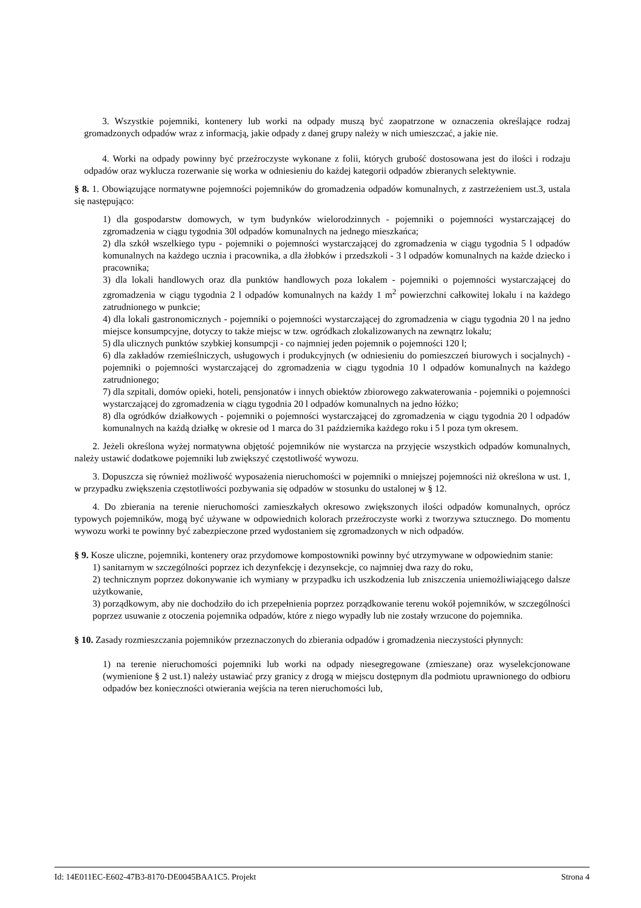3. Wszystkie pojemniki, kontenery lub worki na odpady muszą być zaopatrzone w oznaczenia określające rodzaj gromadzonych odpadów wraz z informacją, jakie odpady z danej grupy należy w nich umieszczać, a jakie nie.
4. Worki na odpady powinny być przeźroczyste wykonane z folii, których grubość dostosowana jest do ilości i rodzaju odpadów oraz wyklucza rozerwanie się worka w odniesieniu do każdej kategorii odpadów zbieranych selektywnie.
§ 8. 1. Obowiązujące normatywne pojemności pojemników do gromadzenia odpadów komunalnych, z zastrzeżeniem ust.3, ustala się następująco:
1) dla gospodarstw domowych, w tym budynków wielorodzinnych - pojemniki o pojemności wystarczającej do zgromadzenia w ciągu tygodnia 30l odpadów komunalnych na jednego mieszkańca;
2) dla szkół wszelkiego typu - pojemniki o pojemności wystarczającej do zgromadzenia w ciągu tygodnia 5 l odpadów komunalnych na każdego ucznia i pracownika, a dla żłobków i przedszkoli - 3 l odpadów komunalnych na każde dziecko i pracownika;
3) dla lokali handlowych oraz dla punktów handlowych poza lokalem - pojemniki o pojemności wystarczającej do zgromadzenia w ciągu tygodnia 2 l odpadów komunalnych na każdy 1 m<sup>2</sup> powierzchni całkowitej lokalu i na każdego zatrudnionego w punkcie;
4) dla lokali gastronomicznych - pojemniki o pojemności wystarczającej do zgromadzenia w ciągu tygodnia 20 l na jedno miejsce konsumpcyjne, dotyczy to także miejsc w tzw. ogródkach zlokalizowanych na zewnątrz lokalu;
5) dla ulicznych punktów szybkiej konsumpcji - co najmniej jeden pojemnik o pojemności 120 l;
6) dla zakładów rzemieślniczych, usługowych i produkcyjnych (w odniesieniu do pomieszczeń biurowych i socjalnych) - pojemniki o pojemności wystarczającej do zgromadzenia w ciągu tygodnia 10 l odpadów komunalnych na każdego zatrudnionego;
7) dla szpitali, domów opieki, hoteli, pensjonatów i innych obiektów zbiorowego zakwaterowania - pojemniki o pojemności wystarczającej do zgromadzenia w ciągu tygodnia 20 l odpadów komunalnych na jedno łóżko;
8) dla ogródków działkowych - pojemniki o pojemności wystarczającej do zgromadzenia w ciągu tygodnia 20 l odpadów komunalnych na każdą działkę w okresie od 1 marca do 31 października każdego roku i 5 l poza tym okresem.
2. Jeżeli określona wyżej normatywna objętość pojemników nie wystarcza na przyjęcie wszystkich odpadów komunalnych, należy ustawić dodatkowe pojemniki lub zwiększyć częstotliwość wywozu.
3. Dopuszcza się również możliwość wyposażenia nieruchomości w pojemniki o mniejszej pojemności niż określona w ust. 1, w przypadku zwiększenia częstotliwości pozbywania się odpadów w stosunku do ustalonej w § 12.
4. Do zbierania na terenie nieruchomości zamieszkałych okresowo zwiększonych ilości odpadów komunalnych, oprócz typowych pojemników, mogą być używane w odpowiednich kolorach przeźroczyste worki z tworzywa sztucznego. Do momentu wywozu worki te powinny być zabezpieczone przed wydostaniem się zgromadzonych w nich odpadów.
§ 9. Kosze uliczne, pojemniki, kontenery oraz przydomowe kompostowniki powinny być utrzymywane w odpowiednim stanie:
1) sanitarnym w szczególności poprzez ich dezynfekcję i dezynsekcje, co najmniej dwa razy do roku,
2) technicznym poprzez dokonywanie ich wymiany w przypadku ich uszkodzenia lub zniszczenia uniemożliwiającego dalsze użytkowanie,
3) porządkowym, aby nie dochodziło do ich przepełnienia poprzez porządkowanie terenu wokół pojemników, w szczególności poprzez usuwanie z otoczenia pojemnika odpadów, które z niego wypadły lub nie zostały wrzucone do pojemnika.
§ 10. Zasady rozmieszczania pojemników przeznaczonych do zbierania odpadów i gromadzenia nieczystości płynnych:
1) na terenie nieruchomości pojemniki lub worki na odpady niesegregowane (zmieszane) oraz wyselekcjonowane (wymienione § 2 ust.1) należy ustawiać przy granicy z drogą w miejscu dostępnym dla podmiotu uprawnionego do odbioru odpadów bez konieczności otwierania wejścia na teren nieruchomości lub,
Id: 14E011EC-E602-47B3-8170-DE0045BAA1C5. Projekt Strona 4